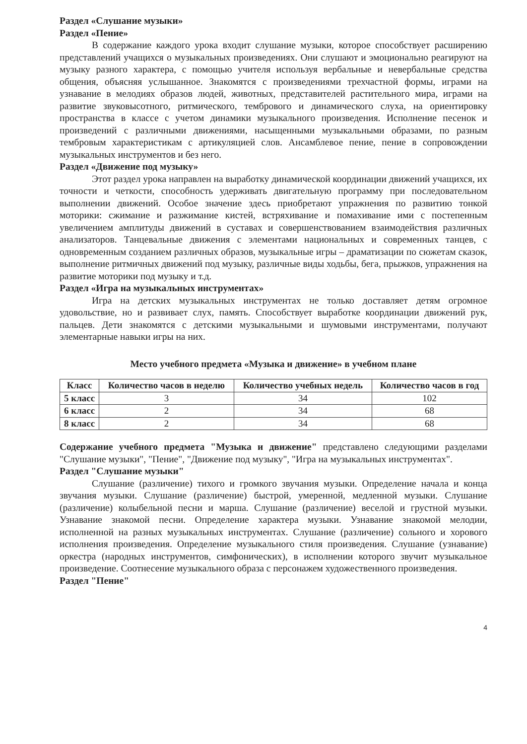Раздел «Слушание музыки»
Раздел «Пение»
В содержание каждого урока входит слушание музыки, которое способствует расширению представлений учащихся о музыкальных произведениях. Они слушают и эмоционально реагируют на музыку разного характера, с помощью учителя используя вербальные и невербальные средства общения, объясняя услышанное. Знакомятся с произведениями трехчастной формы, играми на узнавание в мелодиях образов людей, животных, представителей растительного мира, играми на развитие звуковысотного, ритмического, тембрового и динамического слуха, на ориентировку пространства в классе с учетом динамики музыкального произведения. Исполнение песенок и произведений с различными движениями, насыщенными музыкальными образами, по разным тембровым характеристикам с артикуляцией слов. Ансамблевое пение, пение в сопровождении музыкальных инструментов и без него.
Раздел «Движение под музыку»
Этот раздел урока направлен на выработку динамической координации движений учащихся, их точности и четкости, способность удерживать двигательную программу при последовательном выполнении движений. Особое значение здесь приобретают упражнения по развитию тонкой моторики: сжимание и разжимание кистей, встряхивание и помахивание ими с постепенным увеличением амплитуды движений в суставах и совершенствованием взаимодействия различных анализаторов. Танцевальные движения с элементами национальных и современных танцев, с одновременным созданием различных образов, музыкальные игры – драматизации по сюжетам сказок, выполнение ритмичных движений под музыку, различные виды ходьбы, бега, прыжков, упражнения на развитие моторики под музыку и т.д.
Раздел «Игра на музыкальных инструментах»
Игра на детских музыкальных инструментах не только доставляет детям огромное удовольствие, но и развивает слух, память. Способствует выработке координации движений рук, пальцев. Дети знакомятся с детскими музыкальными и шумовыми инструментами, получают элементарные навыки игры на них.
Место учебного предмета «Музыка и движение» в учебном плане
| Класс | Количество часов в неделю | Количество учебных недель | Количество часов в год |
| --- | --- | --- | --- |
| 5 класс | 3 | 34 | 102 |
| 6 класс | 2 | 34 | 68 |
| 8 класс | 2 | 34 | 68 |
Содержание учебного предмета "Музыка и движение" представлено следующими разделами "Слушание музыки", "Пение", "Движение под музыку", "Игра на музыкальных инструментах".
Раздел "Слушание музыки"
Слушание (различение) тихого и громкого звучания музыки. Определение начала и конца звучания музыки. Слушание (различение) быстрой, умеренной, медленной музыки. Слушание (различение) колыбельной песни и марша. Слушание (различение) веселой и грустной музыки. Узнавание знакомой песни. Определение характера музыки. Узнавание знакомой мелодии, исполненной на разных музыкальных инструментах. Слушание (различение) сольного и хорового исполнения произведения. Определение музыкального стиля произведения. Слушание (узнавание) оркестра (народных инструментов, симфонических), в исполнении которого звучит музыкальное произведение. Соотнесение музыкального образа с персонажем художественного произведения.
Раздел "Пение"
4